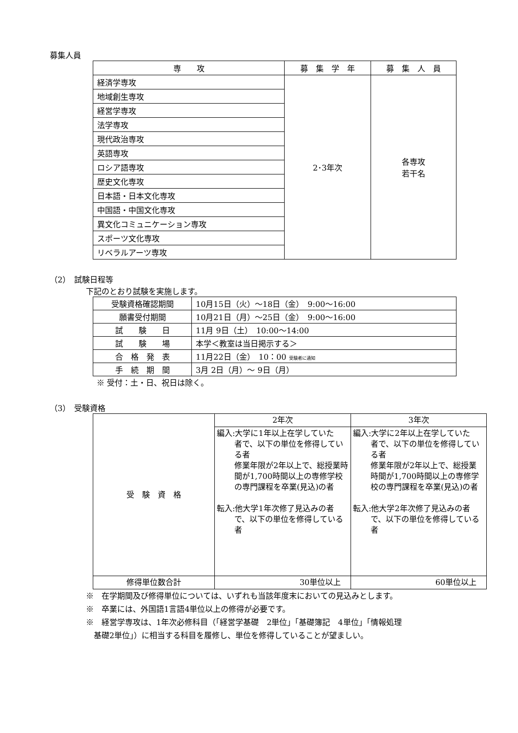募集人員
| 専 攻 | 募 集 学 年 | 募 集 人 員 |
| --- | --- | --- |
| 経済学専攻 | 2･3年次 | 各専攻 若干名 |
| 地域創生専攻 | | |
| 経営学専攻 | | |
| 法学専攻 | | |
| 現代政治専攻 | | |
| 英語専攻 | | |
| ロシア語専攻 | | |
| 歴史文化専攻 | | |
| 日本語・日本文化専攻 | | |
| 中国語・中国文化専攻 | | |
| 異文化コミュニケーション専攻 | | |
| スポーツ文化専攻 | | |
| リベラルアーツ専攻 | | |
（2）　試験日程等
下記のとおり試験を実施します。
| 受験資格確認期間 | 10月15日（火）～18日（金） 9:00～16:00 |
| 願書受付期間 | 10月21日（月）～25日（金） 9:00～16:00 |
| 試 験 日 | 11月 9日（土） 10:00～14:00 |
| 試 験 場 | 本学＜教室は当日掲示する＞ |
| 合 格 発 表 | 11月22日（金） 10：00 受験者に通知 |
| 手 続 期 間 | 3月 2日（月）～ 9日（月） |
※ 受付：土・日、祝日は除く。
（3）　受験資格
| 受 験 資 格 | 2年次 | 3年次 |
| | 編入:大学に1年以上在学していた 者で、以下の単位を修得している者 修業年限が2年以上で、総授業時間が1,700時間以上の専修学校の専門課程を卒業(見込)の者 転入:他大学1年次修了見込みの者 で、以下の単位を修得している者 | 編入:大学に2年以上在学していた 者で、以下の単位を修得している者 修業年限が2年以上で、総授業時間が1,700時間以上の専修学校の専門課程を卒業(見込)の者 転入:他大学2年次修了見込みの者 で、以下の単位を修得している者 |
| 修得単位数合計 | 30単位以上 | 60単位以上 |
※　在学期間及び修得単位については、いずれも当該年度末においての見込みとします。
※　卒業には、外国語1言語4単位以上の修得が必要です。
※　経営学専攻は、1年次必修科目（「経営学基礎　2単位」「基礎簿記　4単位」「情報処理
　基礎2単位」）に相当する科目を履修し、単位を修得していることが望ましい。